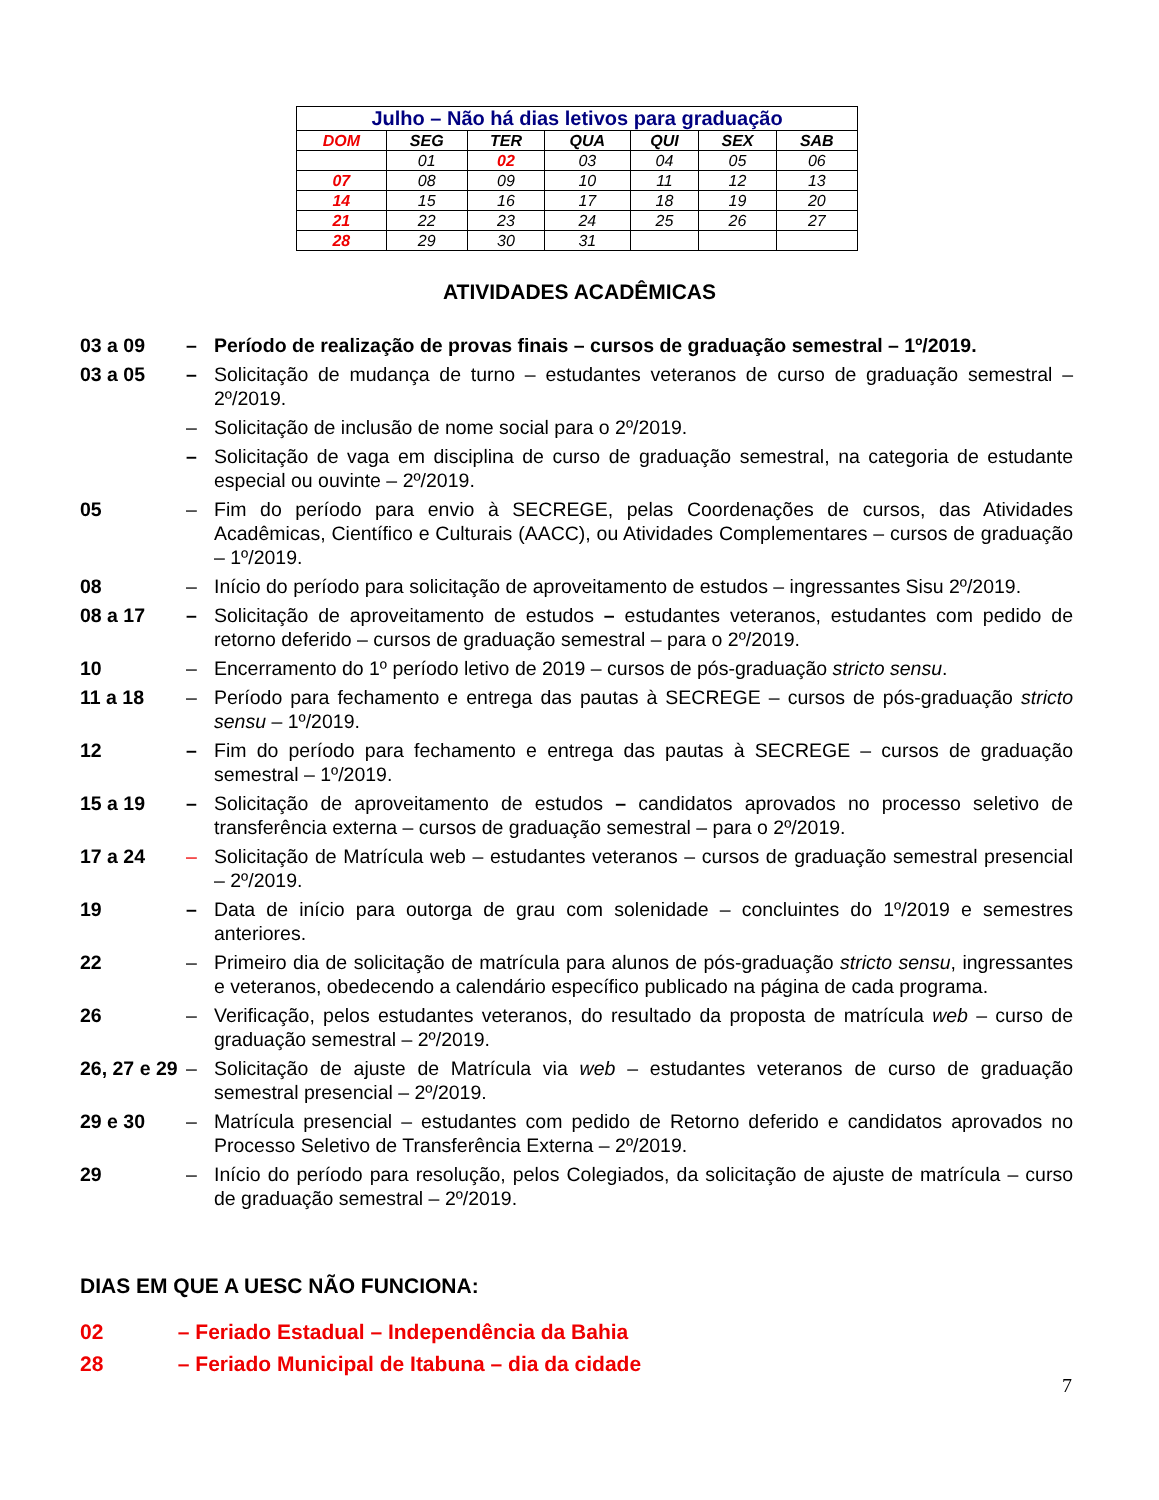| Julho – Não há dias letivos para graduação | | | | | | |
| DOM | SEG | TER | QUA | QUI | SEX | SAB |
| | 01 | 02 | 03 | 04 | 05 | 06 |
| 07 | 08 | 09 | 10 | 11 | 12 | 13 |
| 14 | 15 | 16 | 17 | 18 | 19 | 20 |
| 21 | 22 | 23 | 24 | 25 | 26 | 27 |
| 28 | 29 | 30 | 31 | | | |
ATIVIDADES ACADÊMICAS
03 a 09 – Período de realização de provas finais – cursos de graduação semestral – 1º/2019.
03 a 05 – Solicitação de mudança de turno – estudantes veteranos de curso de graduação semestral – 2º/2019.
– Solicitação de inclusão de nome social para o 2º/2019.
– Solicitação de vaga em disciplina de curso de graduação semestral, na categoria de estudante especial ou ouvinte – 2º/2019.
05 – Fim do período para envio à SECREGE, pelas Coordenações de cursos, das Atividades Acadêmicas, Científico e Culturais (AACC), ou Atividades Complementares – cursos de graduação – 1º/2019.
08 – Início do período para solicitação de aproveitamento de estudos – ingressantes Sisu 2º/2019.
08 a 17 – Solicitação de aproveitamento de estudos – estudantes veteranos, estudantes com pedido de retorno deferido – cursos de graduação semestral – para o 2º/2019.
10 – Encerramento do 1º período letivo de 2019 – cursos de pós-graduação stricto sensu.
11 a 18 – Período para fechamento e entrega das pautas à SECREGE – cursos de pós-graduação stricto sensu – 1º/2019.
12 – Fim do período para fechamento e entrega das pautas à SECREGE – cursos de graduação semestral – 1º/2019.
15 a 19 – Solicitação de aproveitamento de estudos – candidatos aprovados no processo seletivo de transferência externa – cursos de graduação semestral – para o 2º/2019.
17 a 24 – Solicitação de Matrícula web – estudantes veteranos – cursos de graduação semestral presencial – 2º/2019.
19 – Data de início para outorga de grau com solenidade – concluintes do 1º/2019 e semestres anteriores.
22 – Primeiro dia de solicitação de matrícula para alunos de pós-graduação stricto sensu, ingressantes e veteranos, obedecendo a calendário específico publicado na página de cada programa.
26 – Verificação, pelos estudantes veteranos, do resultado da proposta de matrícula web – curso de graduação semestral – 2º/2019.
26, 27 e 29
– Solicitação de ajuste de Matrícula via web – estudantes veteranos de curso de graduação semestral presencial – 2º/2019.
29 e 30 – Matrícula presencial – estudantes com pedido de Retorno deferido e candidatos aprovados no Processo Seletivo de Transferência Externa – 2º/2019.
29 – Início do período para resolução, pelos Colegiados, da solicitação de ajuste de matrícula – curso de graduação semestral – 2º/2019.
DIAS EM QUE A UESC NÃO FUNCIONA:
02 – Feriado Estadual – Independência da Bahia
28 – Feriado Municipal de Itabuna – dia da cidade
7